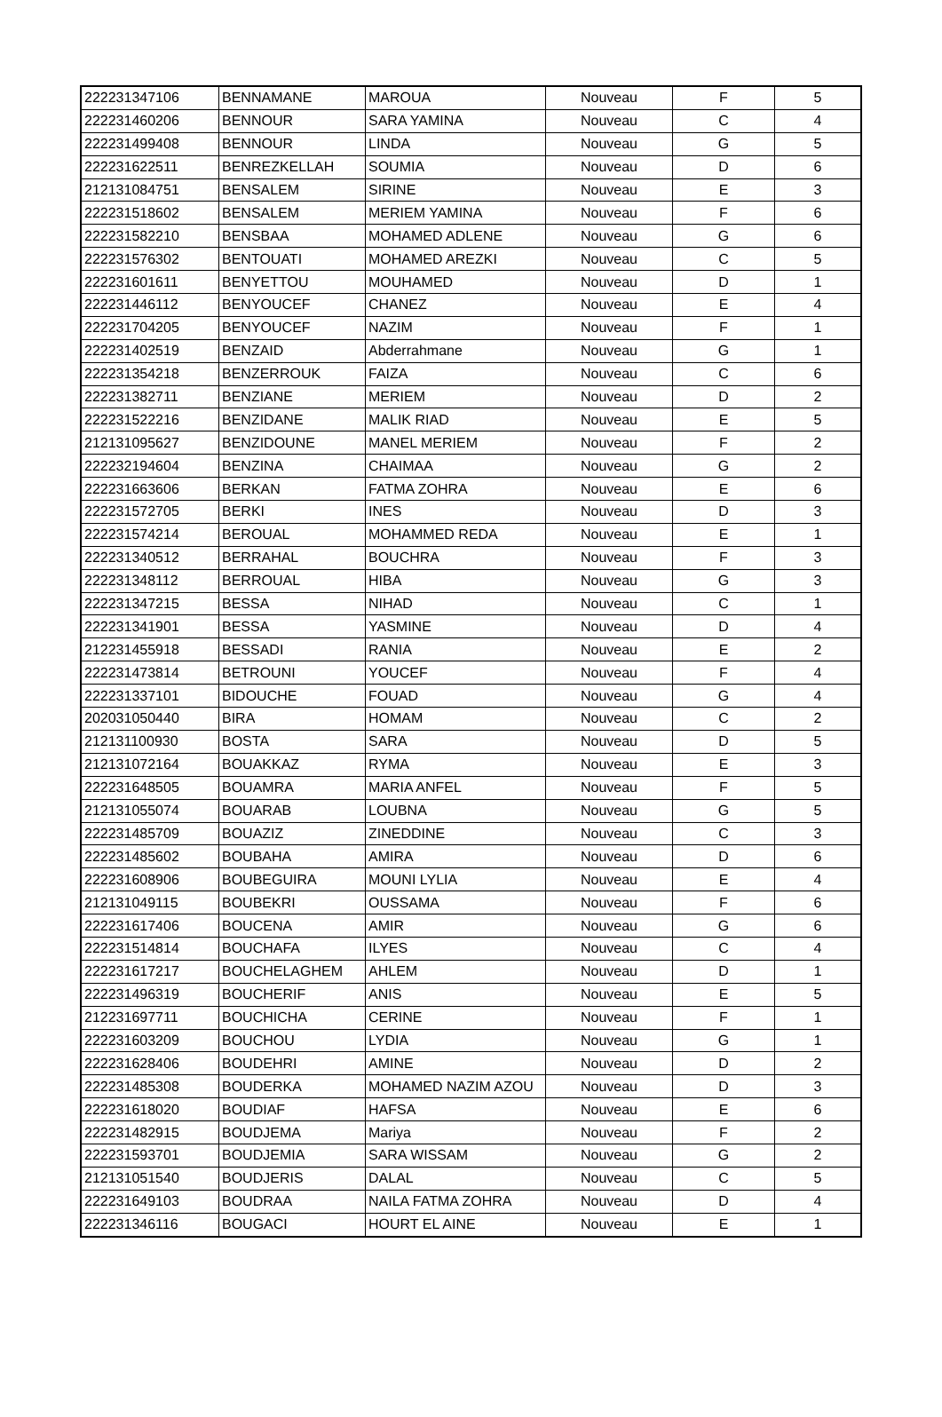| 222231347106 | BENNAMANE | MAROUA | Nouveau | F | 5 |
| 222231460206 | BENNOUR | SARA YAMINA | Nouveau | C | 4 |
| 222231499408 | BENNOUR | LINDA | Nouveau | G | 5 |
| 222231622511 | BENREZKELLAH | SOUMIA | Nouveau | D | 6 |
| 212131084751 | BENSALEM | SIRINE | Nouveau | E | 3 |
| 222231518602 | BENSALEM | MERIEM YAMINA | Nouveau | F | 6 |
| 222231582210 | BENSBAA | MOHAMED ADLENE | Nouveau | G | 6 |
| 222231576302 | BENTOUATI | MOHAMED AREZKI | Nouveau | C | 5 |
| 222231601611 | BENYETTOU | MOUHAMED | Nouveau | D | 1 |
| 222231446112 | BENYOUCEF | CHANEZ | Nouveau | E | 4 |
| 222231704205 | BENYOUCEF | NAZIM | Nouveau | F | 1 |
| 222231402519 | BENZAID | Abderrahmane | Nouveau | G | 1 |
| 222231354218 | BENZERROUK | FAIZA | Nouveau | C | 6 |
| 222231382711 | BENZIANE | MERIEM | Nouveau | D | 2 |
| 222231522216 | BENZIDANE | MALIK RIAD | Nouveau | E | 5 |
| 212131095627 | BENZIDOUNE | MANEL MERIEM | Nouveau | F | 2 |
| 222232194604 | BENZINA | CHAIMAA | Nouveau | G | 2 |
| 222231663606 | BERKAN | FATMA ZOHRA | Nouveau | E | 6 |
| 222231572705 | BERKI | INES | Nouveau | D | 3 |
| 222231574214 | BEROUAL | MOHAMMED REDA | Nouveau | E | 1 |
| 222231340512 | BERRAHAL | BOUCHRA | Nouveau | F | 3 |
| 222231348112 | BERROUAL | HIBA | Nouveau | G | 3 |
| 222231347215 | BESSA | NIHAD | Nouveau | C | 1 |
| 222231341901 | BESSA | YASMINE | Nouveau | D | 4 |
| 212231455918 | BESSADI | RANIA | Nouveau | E | 2 |
| 222231473814 | BETROUNI | YOUCEF | Nouveau | F | 4 |
| 222231337101 | BIDOUCHE | FOUAD | Nouveau | G | 4 |
| 202031050440 | BIRA | HOMAM | Nouveau | C | 2 |
| 212131100930 | BOSTA | SARA | Nouveau | D | 5 |
| 212131072164 | BOUAKKAZ | RYMA | Nouveau | E | 3 |
| 222231648505 | BOUAMRA | MARIA ANFEL | Nouveau | F | 5 |
| 212131055074 | BOUARAB | LOUBNA | Nouveau | G | 5 |
| 222231485709 | BOUAZIZ | ZINEDDINE | Nouveau | C | 3 |
| 222231485602 | BOUBAHA | AMIRA | Nouveau | D | 6 |
| 222231608906 | BOUBEGUIRA | MOUNI LYLIA | Nouveau | E | 4 |
| 212131049115 | BOUBEKRI | OUSSAMA | Nouveau | F | 6 |
| 222231617406 | BOUCENA | AMIR | Nouveau | G | 6 |
| 222231514814 | BOUCHAFA | ILYES | Nouveau | C | 4 |
| 222231617217 | BOUCHELAGHEM | AHLEM | Nouveau | D | 1 |
| 222231496319 | BOUCHERIF | ANIS | Nouveau | E | 5 |
| 212231697711 | BOUCHICHA | CERINE | Nouveau | F | 1 |
| 222231603209 | BOUCHOU | LYDIA | Nouveau | G | 1 |
| 222231628406 | BOUDEHRI | AMINE | Nouveau | D | 2 |
| 222231485308 | BOUDERKA | MOHAMED NAZIM AZOU | Nouveau | D | 3 |
| 222231618020 | BOUDIAF | HAFSA | Nouveau | E | 6 |
| 222231482915 | BOUDJEMA | Mariya | Nouveau | F | 2 |
| 222231593701 | BOUDJEMIA | SARA WISSAM | Nouveau | G | 2 |
| 212131051540 | BOUDJERIS | DALAL | Nouveau | C | 5 |
| 222231649103 | BOUDRAA | NAILA FATMA ZOHRA | Nouveau | D | 4 |
| 222231346116 | BOUGACI | HOURT EL AINE | Nouveau | E | 1 |